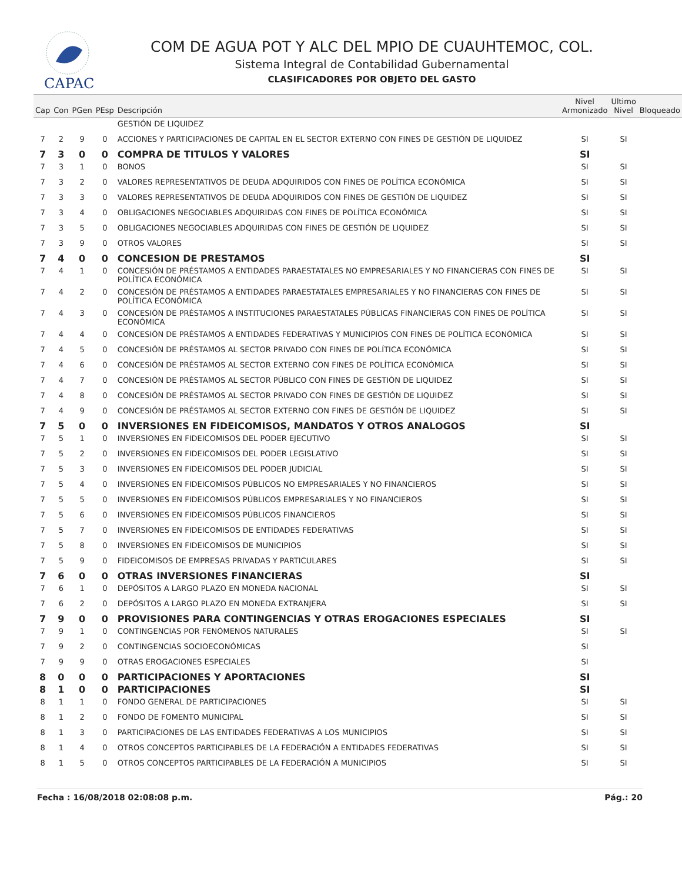CAPAC
COM DE AGUA POT Y ALC DEL MPIO DE CUAUHTEMOC, COL.
Sistema Integral de Contabilidad Gubernamental
CLASIFICADORES POR OBJETO DEL GASTO
| Cap | Con | PGen | PEsp | Descripción | Nivel Armonizado | Ultimo Nivel | Bloqueado |
| --- | --- | --- | --- | --- | --- | --- | --- |
| | | | | GESTIÓN DE LIQUIDEZ | | | |
| 7 | 2 | 9 | 0 | ACCIONES Y PARTICIPACIONES DE CAPITAL EN EL SECTOR EXTERNO CON FINES DE GESTIÓN DE LIQUIDEZ | SI | SI | |
| 7 | 3 | 0 | 0 | COMPRA DE TITULOS Y VALORES | SI | | |
| 7 | 3 | 1 | 0 | BONOS | SI | SI | |
| 7 | 3 | 2 | 0 | VALORES REPRESENTATIVOS DE DEUDA ADQUIRIDOS CON FINES DE POLÍTICA ECONÓMICA | SI | SI | |
| 7 | 3 | 3 | 0 | VALORES REPRESENTATIVOS DE DEUDA ADQUIRIDOS CON FINES DE GESTIÓN DE LIQUIDEZ | SI | SI | |
| 7 | 3 | 4 | 0 | OBLIGACIONES NEGOCIABLES ADQUIRIDAS CON FINES DE POLÍTICA ECONÓMICA | SI | SI | |
| 7 | 3 | 5 | 0 | OBLIGACIONES NEGOCIABLES ADQUIRIDAS CON FINES DE GESTIÓN DE LIQUIDEZ | SI | SI | |
| 7 | 3 | 9 | 0 | OTROS VALORES | SI | SI | |
| 7 | 4 | 0 | 0 | CONCESION DE PRESTAMOS | SI | | |
| 7 | 4 | 1 | 0 | CONCESIÓN DE PRÉSTAMOS A ENTIDADES PARAESTATALES NO EMPRESARIALES Y NO FINANCIERAS CON FINES DE POLÍTICA ECONÓMICA | SI | SI | |
| 7 | 4 | 2 | 0 | CONCESIÓN DE PRÉSTAMOS A ENTIDADES PARAESTATALES EMPRESARIALES Y NO FINANCIERAS CON FINES DE POLÍTICA ECONÓMICA | SI | SI | |
| 7 | 4 | 3 | 0 | CONCESIÓN DE PRÉSTAMOS A INSTITUCIONES PARAESTATALES PÚBLICAS FINANCIERAS CON FINES DE POLÍTICA ECONÓMICA | SI | SI | |
| 7 | 4 | 4 | 0 | CONCESIÓN DE PRÉSTAMOS A ENTIDADES FEDERATIVAS Y MUNICIPIOS CON FINES DE POLÍTICA ECONÓMICA | SI | SI | |
| 7 | 4 | 5 | 0 | CONCESIÓN DE PRÉSTAMOS AL SECTOR PRIVADO CON FINES DE POLÍTICA ECONÓMICA | SI | SI | |
| 7 | 4 | 6 | 0 | CONCESIÓN DE PRÉSTAMOS AL SECTOR EXTERNO CON FINES DE POLÍTICA ECONÓMICA | SI | SI | |
| 7 | 4 | 7 | 0 | CONCESIÓN DE PRÉSTAMOS AL SECTOR PÚBLICO CON FINES DE GESTIÓN DE LIQUIDEZ | SI | SI | |
| 7 | 4 | 8 | 0 | CONCESIÓN DE PRÉSTAMOS AL SECTOR PRIVADO CON FINES DE GESTIÓN DE LIQUIDEZ | SI | SI | |
| 7 | 4 | 9 | 0 | CONCESIÓN DE PRÉSTAMOS AL SECTOR EXTERNO CON FINES DE GESTIÓN DE LIQUIDEZ | SI | SI | |
| 7 | 5 | 0 | 0 | INVERSIONES EN FIDEICOMISOS, MANDATOS Y OTROS ANALOGOS | SI | | |
| 7 | 5 | 1 | 0 | INVERSIONES EN FIDEICOMISOS DEL PODER EJECUTIVO | SI | SI | |
| 7 | 5 | 2 | 0 | INVERSIONES EN FIDEICOMISOS DEL PODER LEGISLATIVO | SI | SI | |
| 7 | 5 | 3 | 0 | INVERSIONES EN FIDEICOMISOS DEL PODER JUDICIAL | SI | SI | |
| 7 | 5 | 4 | 0 | INVERSIONES EN FIDEICOMISOS PÚBLICOS NO EMPRESARIALES Y NO FINANCIEROS | SI | SI | |
| 7 | 5 | 5 | 0 | INVERSIONES EN FIDEICOMISOS PÚBLICOS EMPRESARIALES Y NO FINANCIEROS | SI | SI | |
| 7 | 5 | 6 | 0 | INVERSIONES EN FIDEICOMISOS PÚBLICOS FINANCIEROS | SI | SI | |
| 7 | 5 | 7 | 0 | INVERSIONES EN FIDEICOMISOS DE ENTIDADES FEDERATIVAS | SI | SI | |
| 7 | 5 | 8 | 0 | INVERSIONES EN FIDEICOMISOS DE MUNICIPIOS | SI | SI | |
| 7 | 5 | 9 | 0 | FIDEICOMISOS DE EMPRESAS PRIVADAS Y PARTICULARES | SI | SI | |
| 7 | 6 | 0 | 0 | OTRAS INVERSIONES FINANCIERAS | SI | | |
| 7 | 6 | 1 | 0 | DEPÓSITOS A LARGO PLAZO EN MONEDA NACIONAL | SI | SI | |
| 7 | 6 | 2 | 0 | DEPÓSITOS A LARGO PLAZO EN MONEDA EXTRANJERA | SI | SI | |
| 7 | 9 | 0 | 0 | PROVISIONES PARA CONTINGENCIAS Y OTRAS EROGACIONES ESPECIALES | SI | | |
| 7 | 9 | 1 | 0 | CONTINGENCIAS POR FENÓMENOS NATURALES | SI | SI | |
| 7 | 9 | 2 | 0 | CONTINGENCIAS SOCIOECONÓMICAS | SI | | |
| 7 | 9 | 9 | 0 | OTRAS EROGACIONES ESPECIALES | SI | | |
| 8 | 0 | 0 | 0 | PARTICIPACIONES Y APORTACIONES | SI | | |
| 8 | 1 | 0 | 0 | PARTICIPACIONES | SI | | |
| 8 | 1 | 1 | 0 | FONDO GENERAL DE PARTICIPACIONES | SI | SI | |
| 8 | 1 | 2 | 0 | FONDO DE FOMENTO MUNICIPAL | SI | SI | |
| 8 | 1 | 3 | 0 | PARTICIPACIONES DE LAS ENTIDADES FEDERATIVAS A LOS MUNICIPIOS | SI | SI | |
| 8 | 1 | 4 | 0 | OTROS CONCEPTOS PARTICIPABLES DE LA FEDERACIÓN A ENTIDADES FEDERATIVAS | SI | SI | |
| 8 | 1 | 5 | 0 | OTROS CONCEPTOS PARTICIPABLES DE LA FEDERACIÓN A MUNICIPIOS | SI | SI | |
Fecha : 16/08/2018 02:08:08 p.m. Pág.: 20